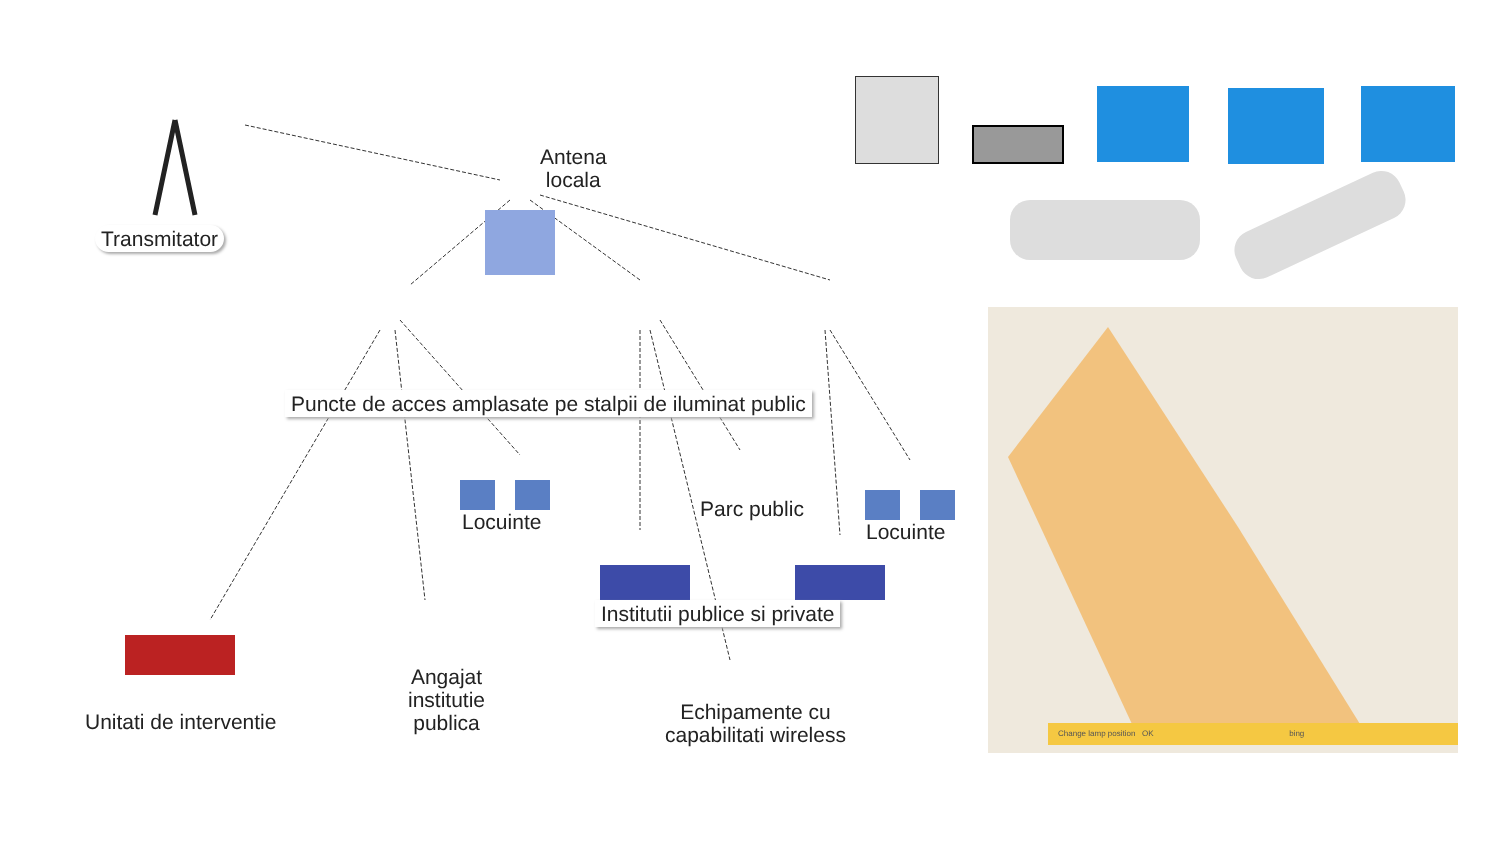Transmitator
Antena
locala
Puncte de acces amplasate pe stalpii de iluminat public
Locuinte
Parc public
Locuinte
Institutii publice si private
Unitati de interventie
Angajat
institutie
publica
Echipamente cu
capabilitati wireless
Change lamp position OK bing